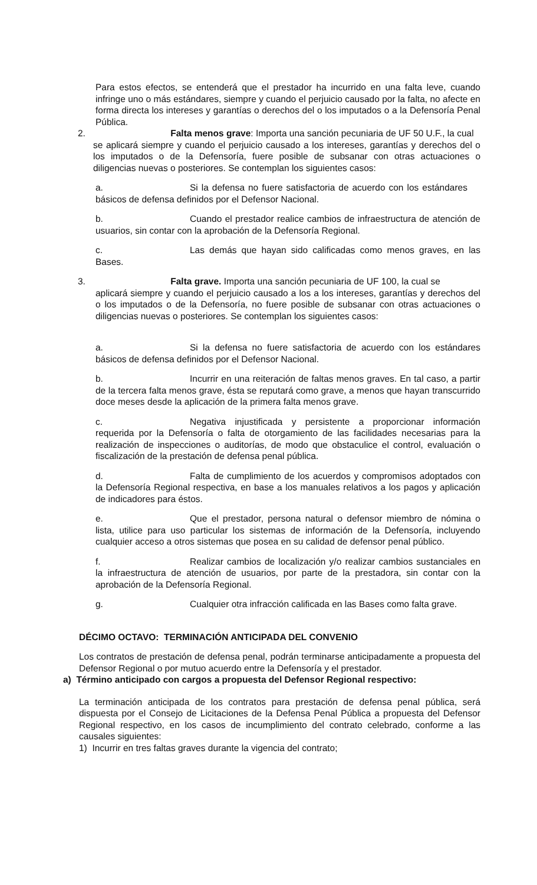Para estos efectos, se entenderá que el prestador ha incurrido en una falta leve, cuando infringe uno o más estándares, siempre y cuando el perjuicio causado por la falta, no afecte en forma directa los intereses y garantías o derechos del o los imputados o a la Defensoría Penal Pública.
2. Falta menos grave: Importa una sanción pecuniaria de UF 50 U.F., la cual
se aplicará siempre y cuando el perjuicio causado a los intereses, garantías y derechos del o los imputados o de la Defensoría, fuere posible de subsanar con otras actuaciones o diligencias nuevas o posteriores. Se contemplan los siguientes casos:
a. Si la defensa no fuere satisfactoria de acuerdo con los estándares básicos de defensa definidos por el Defensor Nacional.
b. Cuando el prestador realice cambios de infraestructura de atención de usuarios, sin contar con la aprobación de la Defensoría Regional.
c. Las demás que hayan sido calificadas como menos graves, en las Bases.
3. Falta grave. Importa una sanción pecuniaria de UF 100, la cual se
aplicará siempre y cuando el perjuicio causado a los a los intereses, garantías y derechos del o los imputados o de la Defensoría, no fuere posible de subsanar con otras actuaciones o diligencias nuevas o posteriores. Se contemplan los siguientes casos:
a. Si la defensa no fuere satisfactoria de acuerdo con los estándares básicos de defensa definidos por el Defensor Nacional.
b. Incurrir en una reiteración de faltas menos graves. En tal caso, a partir de la tercera falta menos grave, ésta se reputará como grave, a menos que hayan transcurrido doce meses desde la aplicación de la primera falta menos grave.
c. Negativa injustificada y persistente a proporcionar información requerida por la Defensoría o falta de otorgamiento de las facilidades necesarias para la realización de inspecciones o auditorías, de modo que obstaculice el control, evaluación o fiscalización de la prestación de defensa penal pública.
d. Falta de cumplimiento de los acuerdos y compromisos adoptados con la Defensoría Regional respectiva, en base a los manuales relativos a los pagos y aplicación de indicadores para éstos.
e. Que el prestador, persona natural o defensor miembro de nómina o lista, utilice para uso particular los sistemas de información de la Defensoría, incluyendo cualquier acceso a otros sistemas que posea en su calidad de defensor penal público.
f. Realizar cambios de localización y/o realizar cambios sustanciales en la infraestructura de atención de usuarios, por parte de la prestadora, sin contar con la aprobación de la Defensoría Regional.
g. Cualquier otra infracción calificada en las Bases como falta grave.
DÉCIMO OCTAVO: TERMINACIÓN ANTICIPADA DEL CONVENIO
Los contratos de prestación de defensa penal, podrán terminarse anticipadamente a propuesta del Defensor Regional o por mutuo acuerdo entre la Defensoría y el prestador.
a) Término anticipado con cargos a propuesta del Defensor Regional respectivo:
La terminación anticipada de los contratos para prestación de defensa penal pública, será dispuesta por el Consejo de Licitaciones de la Defensa Penal Pública a propuesta del Defensor Regional respectivo, en los casos de incumplimiento del contrato celebrado, conforme a las causales siguientes:
1) Incurrir en tres faltas graves durante la vigencia del contrato;